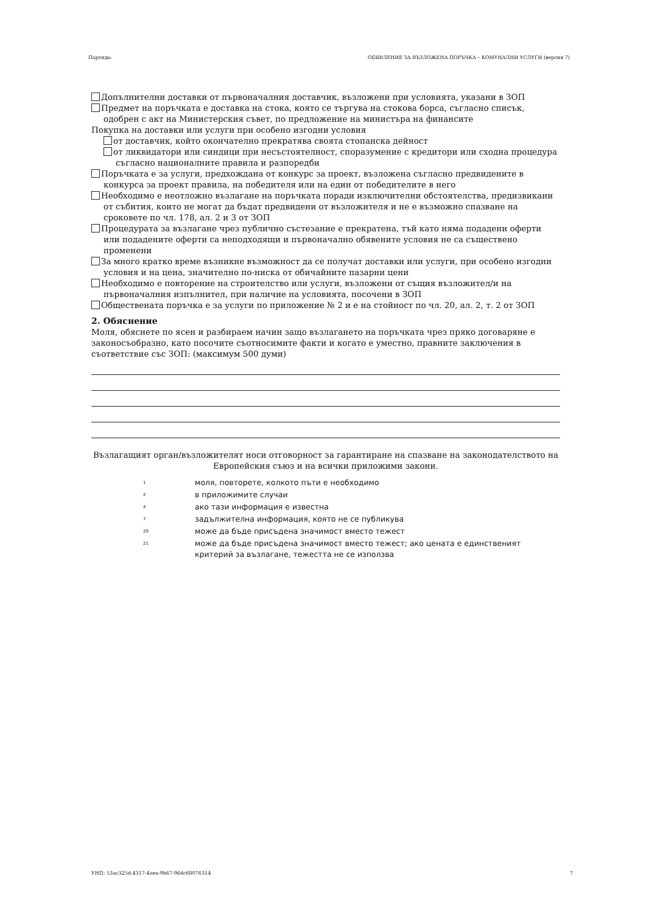Партида: ОБЯВЛЕНИЕ ЗА ВЪЗЛОЖЕНА ПОРЪЧКА – КОМУНАЛНИ УСЛУГИ (версия 7)
Допълнителни доставки от първоначалния доставчик, възложени при условията, указани в ЗОП
Предмет на поръчката е доставка на стока, която се търгува на стокова борса, съгласно списък, одобрен с акт на Министерския съвет, по предложение на министъра на финансите
Покупка на доставки или услуги при особено изгодни условия
от доставчик, който окончателно прекратява своята стопанска дейност
от ликвидатори или синдици при несъстоятелност, споразумение с кредитори или сходна процедура съгласно националните правила и разпоредби
Поръчката е за услуги, предхождана от конкурс за проект, възложена съгласно предвидените в конкурса за проект правила, на победителя или на един от победителите в него
Необходимо е неотложно възлагане на поръчката поради изключителни обстоятелства, предизвикани от събития, които не могат да бъдат предвидени от възложителя и не е възможно спазване на сроковете по чл. 178, ал. 2 и 3 от ЗОП
Процедурата за възлагане чрез публично състезание е прекратена, тъй като няма подадени оферти или подадените оферти са неподходящи и първоначално обявените условия не са съществено променени
За много кратко време възникне възможност да се получат доставки или услуги, при особено изгодни условия и на цена, значително по-ниска от обичайните пазарни цени
Необходимо е повторение на строителство или услуги, възложени от същия възложител/и на първоначалния изпълнител, при наличие на условията, посочени в ЗОП
Обществената поръчка е за услуги по приложение № 2 и е на стойност по чл. 20, ал. 2, т. 2 от ЗОП
2. Обяснение
Моля, обяснете по ясен и разбираем начин защо възлагането на поръчката чрез пряко договаряне е законосъобразно, като посочите съотносимите факти и когато е уместно, правните заключения в съответствие със ЗОП: (максимум 500 думи)
Възлагащият орган/възложителят носи отговорност за гарантиране на спазване на законодателството на Европейския съюз и на всички приложими закони.
1 моля, повторете, колкото пъти е необходимо
2 в приложимите случаи
4 ако тази информация е известна
7 задължителна информация, която не се публикува
20 може да бъде присъдена значимост вместо тежест
21 може да бъде присъдена значимост вместо тежест; ако цената е единственият критерий за възлагане, тежестта не се използва
УНП: 53ac325d-4317-4aea-9b67-96dc68076314 7